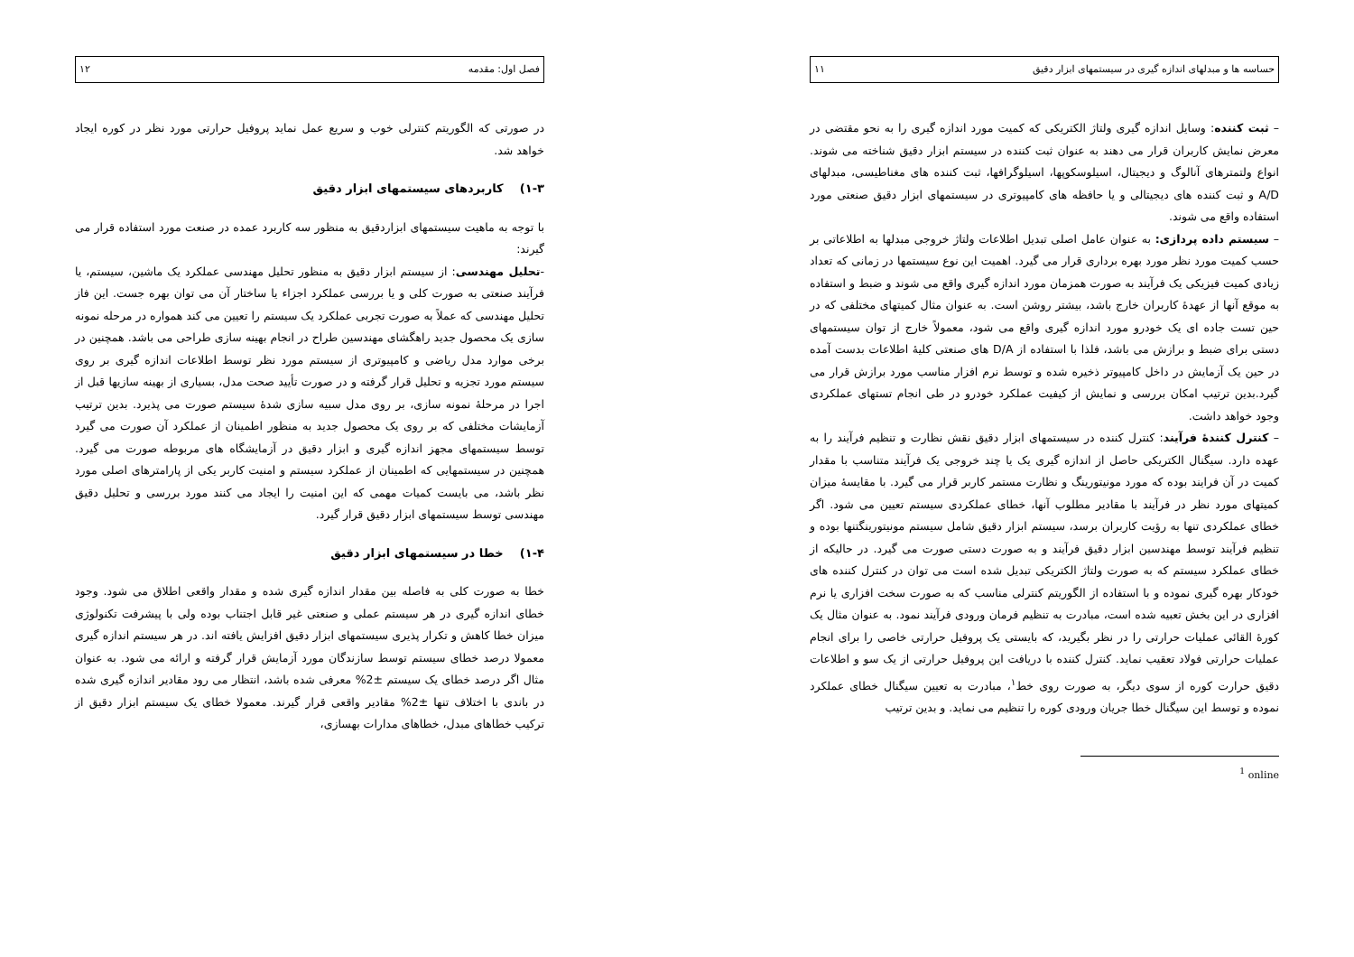حساسه ها و مبدلهای اندازه گیری در سیستمهای ابزار دقیق ۱۱
– ثبت کننده: وسایل اندازه گیری ولتاژ الکتریکی که کمیت مورد اندازه گیری را به نحو مقتضی در معرض نمایش کاربران قرار می دهند به عنوان ثبت کننده در سیستم ابزار دقیق شناخته می شوند. انواع ولتمترهای آنالوگ و دیجیتال، اسیلوسکوپها، اسیلوگرافها، ثبت کننده های مغناطیسی، مبدلهای A/D و ثبت کننده های دیجیتالی و یا حافظه های کامپیوتری در سیستمهای ابزار دقیق صنعتی مورد استفاده واقع می شوند.
– سیستم داده پردازی: به عنوان عامل اصلی تبدیل اطلاعات ولتاژ خروجی مبدلها به اطلاعاتی بر حسب کمیت مورد نظر مورد بهره برداری قرار می گیرد. اهمیت این نوع سیستمها در زمانی که تعداد زیادی کمیت فیزیکی یک فرآیند به صورت همزمان مورد اندازه گیری واقع می شوند و ضبط و استفاده به موقع آنها از عهدهٔ کاربران خارج باشد، بیشتر روشن است. به عنوان مثال کمیتهای مختلفی که در حین تست جاده ای یک خودرو مورد اندازه گیری واقع می شود، معمولاً خارج از توان سیستمهای دستی برای ضبط و برازش می باشد، فلذا با استفاده از D/A های صنعتی کلیهٔ اطلاعات بدست آمده در حین یک آزمایش در داخل کامپیوتر ذخیره شده و توسط نرم افزار مناسب مورد برازش قرار می گیرد.بدین ترتیب امکان بررسی و نمایش از کیفیت عملکرد خودرو در طی انجام تستهای عملکردی وجود خواهد داشت.
– کنترل کنندهٔ فرآیند: کنترل کننده در سیستمهای ابزار دقیق نقش نظارت و تنظیم فرآیند را به عهده دارد. سیگنال الکتریکی حاصل از اندازه گیری یک یا چند خروجی یک فرآیند متناسب با مقدار کمیت در آن فرایند بوده که مورد مونیتورینگ و نظارت مستمر کاربر قرار می گیرد. با مقایسهٔ میزان کمیتهای مورد نظر در فرآیند با مقادیر مطلوب آنها، خطای عملکردی سیستم تعیین می شود. اگر خطای عملکردی تنها به رؤیت کاربران برسد، سیستم ابزار دقیق شامل سیستم مونیتورینگتنها بوده و تنظیم فرآیند توسط مهندسین ابزار دقیق فرآیند و به صورت دستی صورت می گیرد. در حالیکه از خطای عملکرد سیستم که به صورت ولتاژ الکتریکی تبدیل شده است می توان در کنترل کننده های خودکار بهره گیری نموده و با استفاده از الگوریتم کنترلی مناسب که به صورت سخت افزاری یا نرم افزاری در این بخش تعبیه شده است، مبادرت به تنظیم فرمان ورودی فرآیند نمود. به عنوان مثال یک کورهٔ القائی عملیات حرارتی را در نظر بگیرید، که بایستی یک پروفیل حرارتی خاصی را برای انجام عملیات حرارتی فولاد تعقیب نماید. کنترل کننده با دریافت این پروفیل حرارتی از یک سو و اطلاعات دقیق حرارت کوره از سوی دیگر، به صورت روی خط<sup>۱</sup>، مبادرت به تعیین سیگنال خطای عملکرد نموده و توسط این سیگنال خطا جریان ورودی کوره را تنظیم می نماید. و بدین ترتیب
<sup>1</sup> online
فصل اول: مقدمه ۱۲
در صورتی که الگوریتم کنترلی خوب و سریع عمل نماید پروفیل حرارتی مورد نظر در کوره ایجاد خواهد شد.
۱-۳) کاربردهای سیستمهای ابزار دقیق
با توجه به ماهیت سیستمهای ابزاردقیق به منظور سه کاربرد عمده در صنعت مورد استفاده قرار می گیرند:
-تحلیل مهندسی: از سیستم ابزار دقیق به منظور تحلیل مهندسی عملکرد یک ماشین، سیستم، یا فرآیند صنعتی به صورت کلی و یا بررسی عملکرد اجزاء یا ساختار آن می توان بهره جست. این فاز تحلیل مهندسی که عملاً به صورت تجربی عملکرد یک سیستم را تعیین می کند همواره در مرحله نمونه سازی یک محصول جدید راهگشای مهندسین طراح در انجام بهینه سازی طراحی می باشد. همچنین در برخی موارد مدل ریاضی و کامپیوتری از سیستم مورد نظر توسط اطلاعات اندازه گیری بر روی سیستم مورد تجزیه و تحلیل قرار گرفته و در صورت تأیید صحت مدل، بسیاری از بهینه سازیها قبل از اجرا در مرحلهٔ نمونه سازی، بر روی مدل سبیه سازی شدهٔ سیستم صورت می پذیرد. بدین ترتیب آزمایشات مختلفی که بر روی یک محصول جدید به منظور اطمینان از عملکرد آن صورت می گیرد توسط سیستمهای مجهز اندازه گیری و ابزار دقیق در آزمایشگاه های مربوطه صورت می گیرد. همچنین در سیستمهایی که اطمینان از عملکرد سیستم و امنیت کاربر یکی از پارامترهای اصلی مورد نظر باشد، می بایست کمیات مهمی که این امنیت را ایجاد می کنند مورد بررسی و تحلیل دقیق مهندسی توسط سیستمهای ابزار دقیق قرار گیرد.
۱-۴) خطا در سیستمهای ابزار دقیق
خطا به صورت کلی به فاصله بین مقدار اندازه گیری شده و مقدار واقعی اطلاق می شود. وجود خطای اندازه گیری در هر سیستم عملی و صنعتی غیر قابل اجتناب بوده ولی با پیشرفت تکنولوژی میزان خطا کاهش و تکرار پذیری سیستمهای ابزار دقیق افزایش یافته اند. در هر سیستم اندازه گیری معمولا درصد خطای سیستم توسط سازندگان مورد آزمایش قرار گرفته و ارائه می شود. به عنوان مثال اگر درصد خطای یک سیستم ±2% معرفی شده باشد، انتظار می رود مقادیر اندازه گیری شده در باندی با اختلاف تنها ±2% مقادیر واقعی قرار گیرند. معمولا خطای یک سیستم ابزار دقیق از ترکیب خطاهای مبدل، خطاهای مدارات بهسازی،